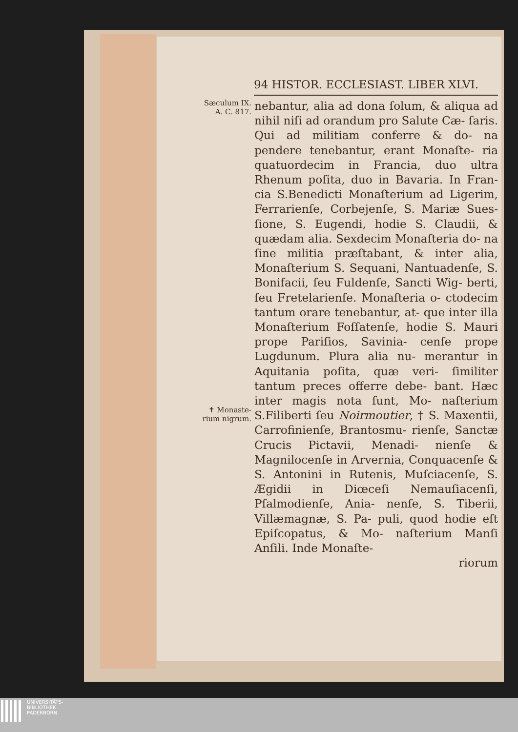94 HISTOR. ECCLESIAST. LIBER XLVI.
Sæculum IX.
A. C. 817.
✝ Monaste-
rium nigrum.
nebantur, alia ad dona ſolum, & aliqua ad nihil niſi ad orandum pro Salute Cæ- ſaris. Qui ad militiam conferre & do- na pendere tenebantur, erant Monaſte- ria quatuordecim in Francia, duo ultra Rhenum poſita, duo in Bavaria. In Fran- cia S.Benedicti Monaſterium ad Ligerim, Ferrarienſe, Corbejenſe, S. Mariæ Sues- ſione, S. Eugendi, hodie S. Claudii, & quædam alia. Sexdecim Monaſteria do- na ſine militia præſtabant, & inter alia, Monaſterium S. Sequani, Nantuadenſe, S. Bonifacii, ſeu Fuldenſe, Sancti Wig- berti, ſeu Fretelarienſe. Monaſteria o- ctodecim tantum orare tenebantur, at- que inter illa Monaſterium Foſſatenſe, hodie S. Mauri prope Pariſios, Savinia- cenſe prope Lugdunum. Plura alia nu- merantur in Aquitania poſita, quæ veri- ſimiliter tantum preces offerre debe- bant. Hæc inter magis nota ſunt, Mo- naſterium S.Filiberti ſeu Noirmoutier, † S. Maxentii, Carrofinienſe, Brantosmu- rienſe, Sanctæ Crucis Pictavii, Menadi- nienſe & Magnilocenſe in Arvernia, Conquacenſe & S. Antonini in Rutenis, Muſciacenſe, S. Ægidii in Diœceſi Nemauſiacenſi, Pſalmodienſe, Ania- nenſe, S. Tiberii, Villæmagnæ, S. Pa- puli, quod hodie eſt Epiſcopatus, & Mo- naſterium Manſi Anſili. Inde Monaſte-
riorum
UNIVERSITÄTS-
BIBLIOTHEK
PADERBORN